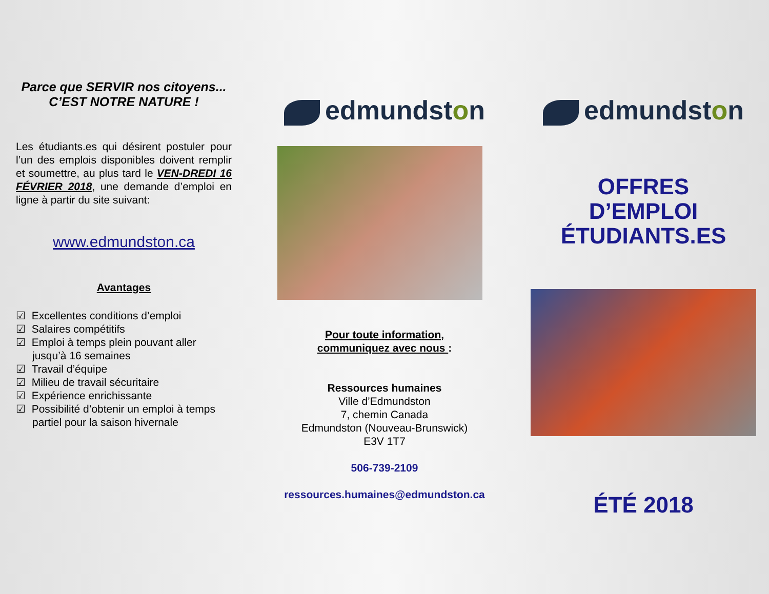Parce que SERVIR nos citoyens...
C’EST NOTRE NATURE !
Les étudiants.es qui désirent postuler pour l’un des emplois disponibles doivent remplir et soumettre, au plus tard le VEN-DREDI 16 FÉVRIER 2018, une demande d’emploi en ligne à partir du site suivant:
www.edmundston.ca
Avantages
☑ Excellentes conditions d’emploi
☑ Salaires compétitifs
☑ Emploi à temps plein pouvant aller jusqu’à 16 semaines
☑ Travail d’équipe
☑ Milieu de travail sécuritaire
☑ Expérience enrichissante
☑ Possibilité d’obtenir un emploi à temps partiel pour la saison hivernale
edmundst o n
Pour toute information,
communiquez avec nous :
Ressources humaines
Ville d’Edmundston
7, chemin Canada
Edmundston (Nouveau-Brunswick)
E3V 1T7
506-739-2109
ressources.humaines@edmundston.ca
edmundst o n
OFFRES
D’EMPLOI
ÉTUDIANTS.ES
ÉTÉ 2018